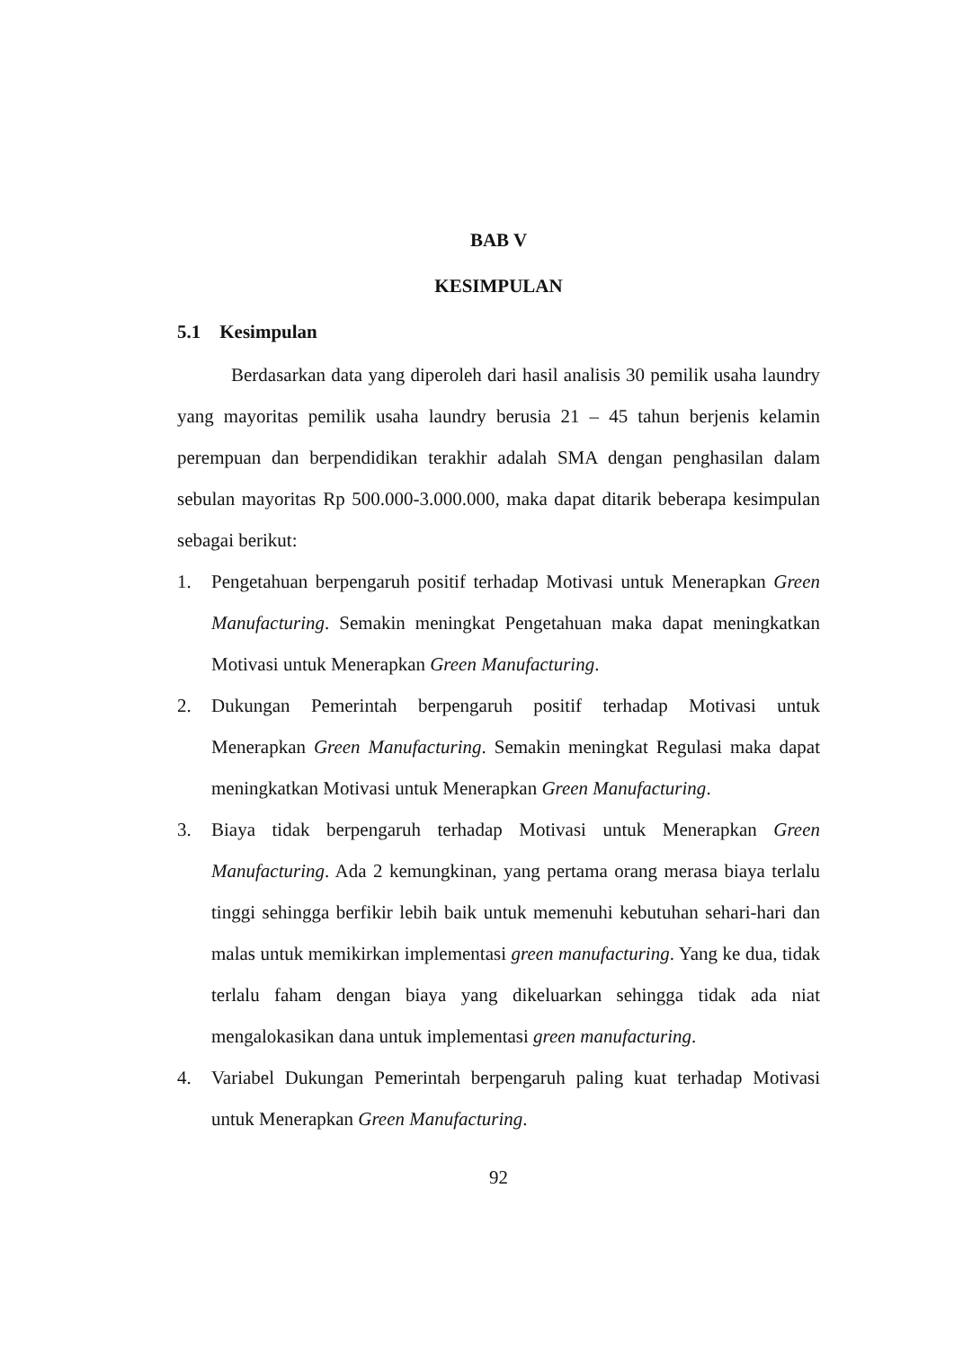BAB V
KESIMPULAN
5.1 Kesimpulan
Berdasarkan data yang diperoleh dari hasil analisis 30 pemilik usaha laundry yang mayoritas pemilik usaha laundry berusia 21 – 45 tahun berjenis kelamin perempuan dan berpendidikan terakhir adalah SMA dengan penghasilan dalam sebulan mayoritas Rp 500.000-3.000.000, maka dapat ditarik beberapa kesimpulan sebagai berikut:
1. Pengetahuan berpengaruh positif terhadap Motivasi untuk Menerapkan Green Manufacturing. Semakin meningkat Pengetahuan maka dapat meningkatkan Motivasi untuk Menerapkan Green Manufacturing.
2. Dukungan Pemerintah berpengaruh positif terhadap Motivasi untuk Menerapkan Green Manufacturing. Semakin meningkat Regulasi maka dapat meningkatkan Motivasi untuk Menerapkan Green Manufacturing.
3. Biaya tidak berpengaruh terhadap Motivasi untuk Menerapkan Green Manufacturing. Ada 2 kemungkinan, yang pertama orang merasa biaya terlalu tinggi sehingga berfikir lebih baik untuk memenuhi kebutuhan sehari-hari dan malas untuk memikirkan implementasi green manufacturing. Yang ke dua, tidak terlalu faham dengan biaya yang dikeluarkan sehingga tidak ada niat mengalokasikan dana untuk implementasi green manufacturing.
4. Variabel Dukungan Pemerintah berpengaruh paling kuat terhadap Motivasi untuk Menerapkan Green Manufacturing.
92